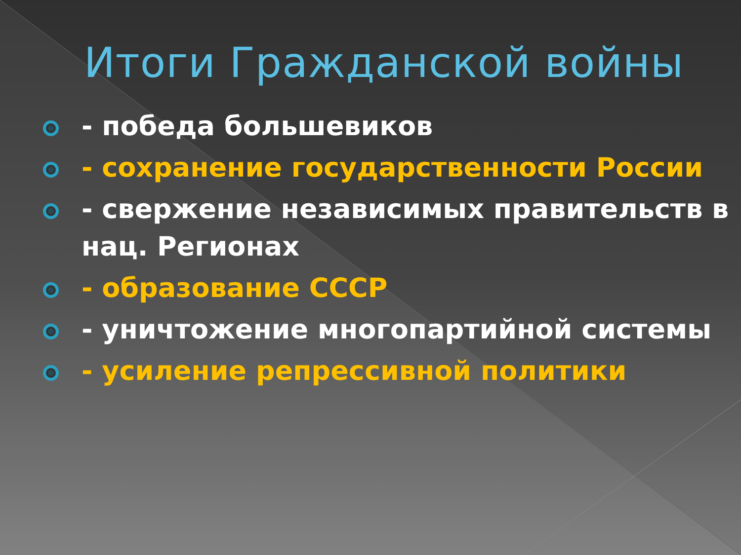Итоги Гражданской войны
- победа большевиков
- сохранение государственности России
- свержение независимых правительств в нац. Регионах
- образование СССР
- уничтожение многопартийной системы
- усиление репрессивной политики